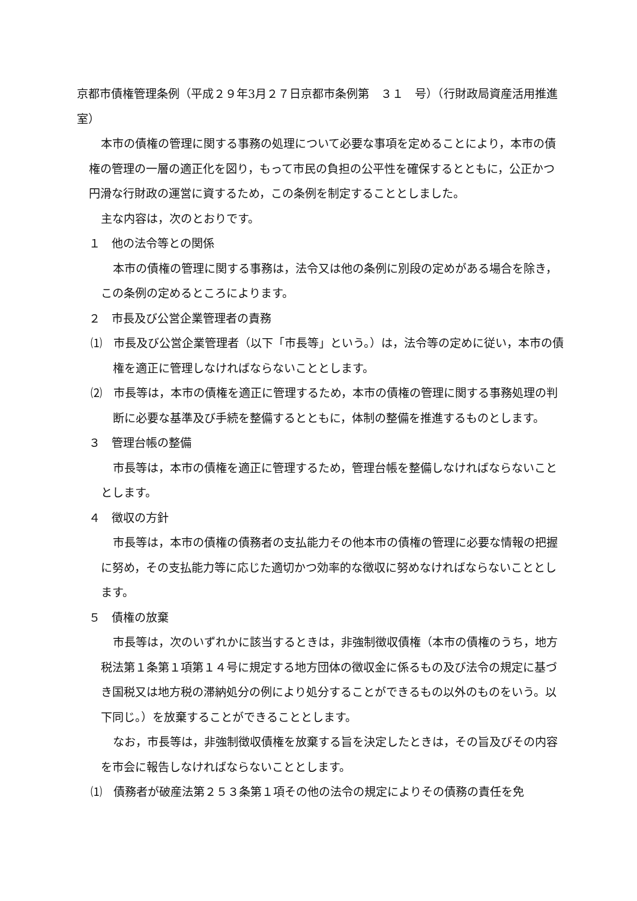京都市債権管理条例（平成２９年3月２７日京都市条例第　３１　号）（行財政局資産活用推進室）
本市の債権の管理に関する事務の処理について必要な事項を定めることにより，本市の債権の管理の一層の適正化を図り，もって市民の負担の公平性を確保するとともに，公正かつ円滑な行財政の運営に資するため，この条例を制定することとしました。
主な内容は，次のとおりです。
１　他の法令等との関係
本市の債権の管理に関する事務は，法令又は他の条例に別段の定めがある場合を除き，この条例の定めるところによります。
２　市長及び公営企業管理者の責務
⑴　市長及び公営企業管理者（以下「市長等」という。）は，法令等の定めに従い，本市の債権を適正に管理しなければならないこととします。
⑵　市長等は，本市の債権を適正に管理するため，本市の債権の管理に関する事務処理の判断に必要な基準及び手続を整備するとともに，体制の整備を推進するものとします。
３　管理台帳の整備
市長等は，本市の債権を適正に管理するため，管理台帳を整備しなければならないこととします。
４　徴収の方針
市長等は，本市の債権の債務者の支払能力その他本市の債権の管理に必要な情報の把握に努め，その支払能力等に応じた適切かつ効率的な徴収に努めなければならないこととします。
５　債権の放棄
市長等は，次のいずれかに該当するときは，非強制徴収債権（本市の債権のうち，地方税法第１条第１項第１４号に規定する地方団体の徴収金に係るもの及び法令の規定に基づき国税又は地方税の滞納処分の例により処分することができるもの以外のものをいう。以下同じ。）を放棄することができることとします。
なお，市長等は，非強制徴収債権を放棄する旨を決定したときは，その旨及びその内容を市会に報告しなければならないこととします。
⑴　債務者が破産法第２５３条第１項その他の法令の規定によりその債務の責任を免